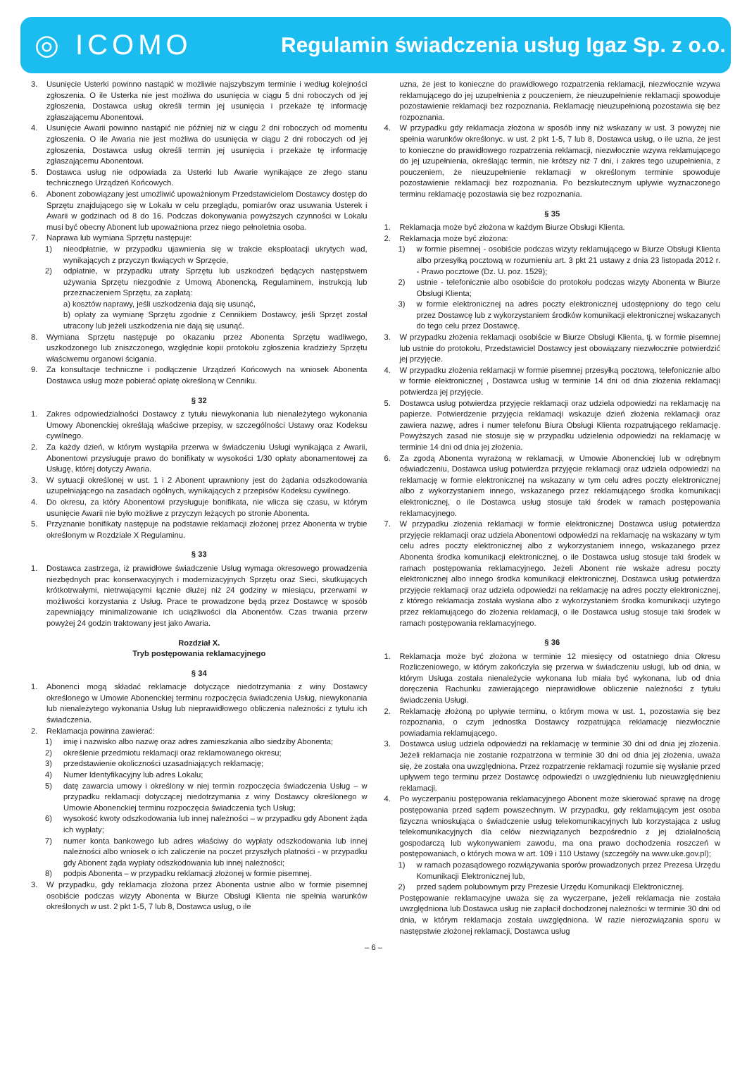◎ ICOMO
Regulamin świadczenia usług Igaz Sp. z o.o.
3. Usunięcie Usterki powinno nastąpić w możliwie najszybszym terminie i według kolejności zgłoszenia. O ile Usterka nie jest możliwa do usunięcia w ciągu 5 dni roboczych od jej zgłoszenia, Dostawca usług określi termin jej usunięcia i przekaże tę informację zgłaszającemu Abonentowi.
4. Usunięcie Awarii powinno nastąpić nie później niż w ciągu 2 dni roboczych od momentu zgłoszenia. O ile Awaria nie jest możliwa do usunięcia w ciągu 2 dni roboczych od jej zgłoszenia, Dostawca usług określi termin jej usunięcia i przekaże tę informację zgłaszającemu Abonentowi.
5. Dostawca usług nie odpowiada za Usterki lub Awarie wynikające ze złego stanu technicznego Urządzeń Końcowych.
6. Abonent zobowiązany jest umożliwić upoważnionym Przedstawicielom Dostawcy dostęp do Sprzętu znajdującego się w Lokalu w celu przeglądu, pomiarów oraz usuwania Usterek i Awarii w godzinach od 8 do 16. Podczas dokonywania powyższych czynności w Lokalu musi być obecny Abonent lub upoważniona przez niego pełnoletnia osoba.
7. Naprawa lub wymiana Sprzętu następuje:
1) nieodpłatnie, w przypadku ujawnienia się w trakcie eksploatacji ukrytych wad, wynikających z przyczyn tkwiących w Sprzęcie,
2) odpłatnie, w przypadku utraty Sprzętu lub uszkodzeń będących następstwem używania Sprzętu niezgodnie z Umową Abonencką, Regulaminem, instrukcją lub przeznaczeniem Sprzętu, za zapłatą:
a) kosztów naprawy, jeśli uszkodzenia dają się usunąć,
b) opłaty za wymianę Sprzętu zgodnie z Cennikiem Dostawcy, jeśli Sprzęt został utracony lub jeżeli uszkodzenia nie dają się usunąć.
8. Wymiana Sprzętu następuje po okazaniu przez Abonenta Sprzętu wadliwego, uszkodzonego lub zniszczonego, względnie kopii protokołu zgłoszenia kradzieży Sprzętu właściwemu organowi ścigania.
9. Za konsultacje techniczne i podłączenie Urządzeń Końcowych na wniosek Abonenta Dostawca usług może pobierać opłatę określoną w Cenniku.
§ 32
1. Zakres odpowiedzialności Dostawcy z tytułu niewykonania lub nienależytego wykonania Umowy Abonenckiej określają właściwe przepisy, w szczególności Ustawy oraz Kodeksu cywilnego.
2. Za każdy dzień, w którym wystąpiła przerwa w świadczeniu Usługi wynikająca z Awarii, Abonentowi przysługuje prawo do bonifikaty w wysokości 1/30 opłaty abonamentowej za Usługę, której dotyczy Awaria.
3. W sytuacji określonej w ust. 1 i 2 Abonent uprawniony jest do żądania odszkodowania uzupełniającego na zasadach ogólnych, wynikających z przepisów Kodeksu cywilnego.
4. Do okresu, za który Abonentowi przysługuje bonifikata, nie wlicza się czasu, w którym usunięcie Awarii nie było możliwe z przyczyn leżących po stronie Abonenta.
5. Przyznanie bonifikaty następuje na podstawie reklamacji złożonej przez Abonenta w trybie określonym w Rozdziale X Regulaminu.
§ 33
1. Dostawca zastrzega, iż prawidłowe świadczenie Usług wymaga okresowego prowadzenia niezbędnych prac konserwacyjnych i modernizacyjnych Sprzętu oraz Sieci, skutkujących krótkotrwałymi, nietrwającymi łącznie dłużej niż 24 godziny w miesiącu, przerwami w możliwości korzystania z Usług. Prace te prowadzone będą przez Dostawcę w sposób zapewniający minimalizowanie ich uciążliwości dla Abonentów. Czas trwania przerw powyżej 24 godzin traktowany jest jako Awaria.
Rozdział X.
Tryb postępowania reklamacyjnego
§ 34
1. Abonenci mogą składać reklamacje dotyczące niedotrzymania z winy Dostawcy określonego w Umowie Abonenckiej terminu rozpoczęcia świadczenia Usług, niewykonania lub nienależytego wykonania Usług lub nieprawidłowego obliczenia należności z tytułu ich świadczenia.
2. Reklamacja powinna zawierać:
1) imię i nazwisko albo nazwę oraz adres zamieszkania albo siedziby Abonenta;
2) określenie przedmiotu reklamacji oraz reklamowanego okresu;
3) przedstawienie okoliczności uzasadniających reklamację;
4) Numer Identyfikacyjny lub adres Lokalu;
5) datę zawarcia umowy i określony w niej termin rozpoczęcia świadczenia Usług – w przypadku reklamacji dotyczącej niedotrzymania z winy Dostawcy określonego w Umowie Abonenckiej terminu rozpoczęcia świadczenia tych Usług;
6) wysokość kwoty odszkodowania lub innej należności – w przypadku gdy Abonent żąda ich wypłaty;
7) numer konta bankowego lub adres właściwy do wypłaty odszkodowania lub innej należności albo wniosek o ich zaliczenie na poczet przyszłych płatności - w przypadku gdy Abonent żąda wypłaty odszkodowania lub innej należności;
8) podpis Abonenta – w przypadku reklamacji złożonej w formie pisemnej.
3. W przypadku, gdy reklamacja złożona przez Abonenta ustnie albo w formie pisemnej osobiście podczas wizyty Abonenta w Biurze Obsługi Klienta nie spełnia warunków określonych w ust. 2 pkt 1-5, 7 lub 8, Dostawca usług, o ile
uzna, że jest to konieczne do prawidłowego rozpatrzenia reklamacji, niezwłocznie wzywa reklamującego do jej uzupełnienia z pouczeniem, że nieuzupełnienie reklamacji spowoduje pozostawienie reklamacji bez rozpoznania. Reklamację nieuzupełnioną pozostawia się bez rozpoznania.
4. W przypadku gdy reklamacja złożona w sposób inny niż wskazany w ust. 3 powyżej nie spełnia warunków określonyc. w ust. 2 pkt 1-5, 7 lub 8, Dostawca usług, o ile uzna, że jest to konieczne do prawidłowego rozpatrzenia reklamacji, niezwłocznie wzywa reklamującego do jej uzupełnienia, określając termin, nie krótszy niż 7 dni, i zakres tego uzupełnienia, z pouczeniem, że nieuzupełnienie reklamacji w określonym terminie spowoduje pozostawienie reklamacji bez rozpoznania. Po bezskutecznym upływie wyznaczonego terminu reklamację pozostawia się bez rozpoznania.
§ 35
1. Reklamacja może być złożona w każdym Biurze Obsługi Klienta.
2. Reklamacja może być złożona:
1) w formie pisemnej - osobiście podczas wizyty reklamującego w Biurze Obsługi Klienta albo przesyłką pocztową w rozumieniu art. 3 pkt 21 ustawy z dnia 23 listopada 2012 r. - Prawo pocztowe (Dz. U. poz. 1529);
2) ustnie - telefonicznie albo osobiście do protokołu podczas wizyty Abonenta w Biurze Obsługi Klienta;
3) w formie elektronicznej na adres poczty elektronicznej udostępniony do tego celu przez Dostawcę lub z wykorzystaniem środków komunikacji elektronicznej wskazanych do tego celu przez Dostawcę.
3. W przypadku złożenia reklamacji osobiście w Biurze Obsługi Klienta, tj. w formie pisemnej lub ustnie do protokołu, Przedstawiciel Dostawcy jest obowiązany niezwłocznie potwierdzić jej przyjęcie.
4. W przypadku złożenia reklamacji w formie pisemnej przesyłką pocztową, telefonicznie albo w formie elektronicznej , Dostawca usług w terminie 14 dni od dnia złożenia reklamacji potwierdza jej przyjęcie.
5. Dostawca usług potwierdza przyjęcie reklamacji oraz udziela odpowiedzi na reklamację na papierze. Potwierdzenie przyjęcia reklamacji wskazuje dzień złożenia reklamacji oraz zawiera nazwę, adres i numer telefonu Biura Obsługi Klienta rozpatrującego reklamację. Powyższych zasad nie stosuje się w przypadku udzielenia odpowiedzi na reklamację w terminie 14 dni od dnia jej złożenia.
6. Za zgodą Abonenta wyrażoną w reklamacji, w Umowie Abonenckiej lub w odrębnym oświadczeniu, Dostawca usług potwierdza przyjęcie reklamacji oraz udziela odpowiedzi na reklamację w formie elektronicznej na wskazany w tym celu adres poczty elektronicznej albo z wykorzystaniem innego, wskazanego przez reklamującego środka komunikacji elektronicznej, o ile Dostawca usług stosuje taki środek w ramach postępowania reklamacyjnego.
7. W przypadku złożenia reklamacji w formie elektronicznej Dostawca usług potwierdza przyjęcie reklamacji oraz udziela Abonentowi odpowiedzi na reklamację na wskazany w tym celu adres poczty elektronicznej albo z wykorzystaniem innego, wskazanego przez Abonenta środka komunikacji elektronicznej, o ile Dostawca usług stosuje taki środek w ramach postępowania reklamacyjnego. Jeżeli Abonent nie wskaże adresu poczty elektronicznej albo innego środka komunikacji elektronicznej, Dostawca usług potwierdza przyjęcie reklamacji oraz udziela odpowiedzi na reklamację na adres poczty elektronicznej, z którego reklamacja została wysłana albo z wykorzystaniem środka komunikacji użytego przez reklamującego do złożenia reklamacji, o ile Dostawca usług stosuje taki środek w ramach postępowania reklamacyjnego.
§ 36
1. Reklamacja może być złożona w terminie 12 miesięcy od ostatniego dnia Okresu Rozliczeniowego, w którym zakończyła się przerwa w świadczeniu usługi, lub od dnia, w którym Usługa została nienależycie wykonana lub miała być wykonana, lub od dnia doręczenia Rachunku zawierającego nieprawidłowe obliczenie należności z tytułu świadczenia Usługi.
2. Reklamację złożoną po upływie terminu, o którym mowa w ust. 1, pozostawia się bez rozpoznania, o czym jednostka Dostawcy rozpatrująca reklamację niezwłocznie powiadamia reklamującego.
3. Dostawca usług udziela odpowiedzi na reklamację w terminie 30 dni od dnia jej złożenia. Jeżeli reklamacja nie zostanie rozpatrzona w terminie 30 dni od dnia jej złożenia, uważa się, że została ona uwzględniona. Przez rozpatrzenie reklamacji rozumie się wysłanie przed upływem tego terminu przez Dostawcę odpowiedzi o uwzględnieniu lub nieuwzględnieniu reklamacji.
4. Po wyczerpaniu postępowania reklamacyjnego Abonent może skierować sprawę na drogę postępowania przed sądem powszechnym. W przypadku, gdy reklamującym jest osoba fizyczna wnioskująca o świadczenie usług telekomunikacyjnych lub korzystająca z usług telekomunikacyjnych dla celów niezwiązanych bezpośrednio z jej działalnością gospodarczą lub wykonywaniem zawodu, ma ona prawo dochodzenia roszczeń w postępowaniach, o których mowa w art. 109 i 110 Ustawy (szczegóły na www.uke.gov.pl);
1) w ramach pozasądowego rozwiązywania sporów prowadzonych przez Prezesa Urzędu Komunikacji Elektronicznej lub,
2) przed sądem polubownym przy Prezesie Urzędu Komunikacji Elektronicznej.
Postępowanie reklamacyjne uważa się za wyczerpane, jeżeli reklamacja nie została uwzględniona lub Dostawca usług nie zapłacił dochodzonej należności w terminie 30 dni od dnia, w którym reklamacja została uwzględniona. W razie nierozwiązania sporu w następstwie złożonej reklamacji, Dostawca usług
– 6 –